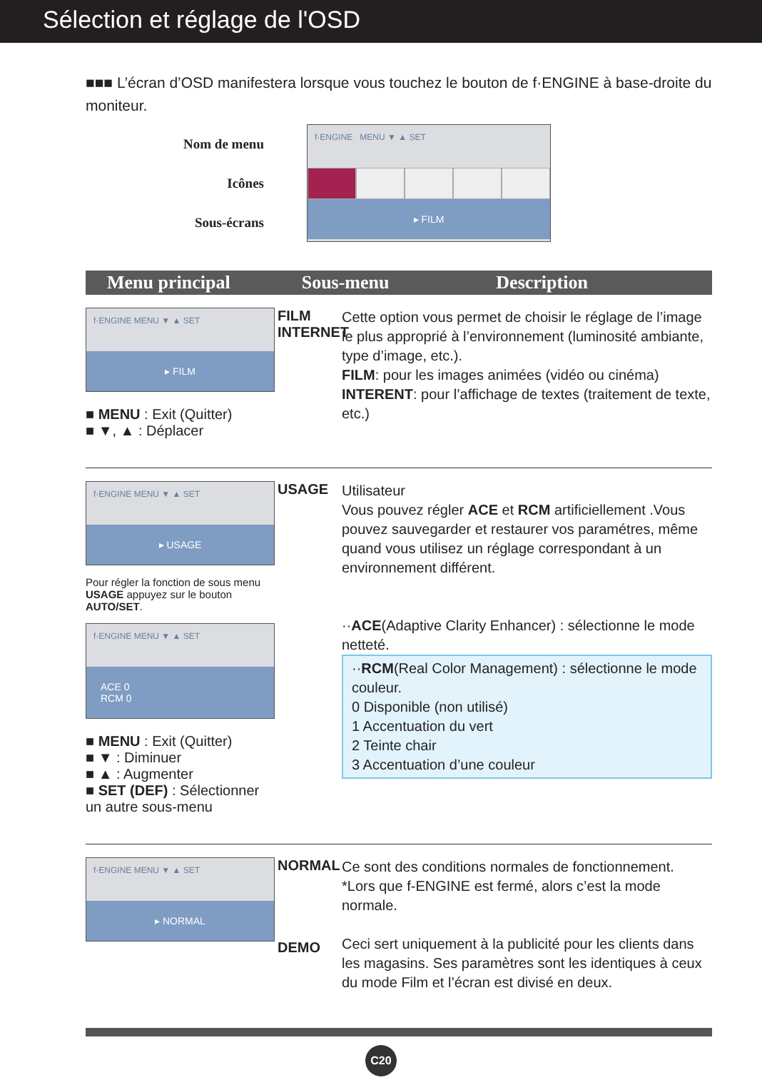Sélection et réglage de l'OSD
■■■ L’écran d’OSD manifestera lorsque vous touchez le bouton de f·ENGINE à base-droite du moniteur.
Nom de menu
Icônes
Sous-écrans
f·ENGINE MENU ▼ ▲ SET
▸ FILM
Menu principal Sous-menu Description
f·ENGINE MENU ▼ ▲ SET
▸ FILM
■ MENU : Exit (Quitter)
■ ▼, ▲ : Déplacer
FILM
INTERNET
Cette option vous permet de choisir le réglage de l’image le plus approprié à l’environnement (luminosité ambiante, type d’image, etc.).
FILM: pour les images animées (vidéo ou cinéma)
INTERENT: pour l’affichage de textes (traitement de texte, etc.)
f·ENGINE MENU ▼ ▲ SET
▸ USAGE
Pour régler la fonction de sous menu USAGE appuyez sur le bouton AUTO/SET.
f·ENGINE MENU ▼ ▲ SET
ACE 0
RCM 0
■ MENU : Exit (Quitter)
■ ▼ : Diminuer
■ ▲ : Augmenter
■ SET (DEF) : Sélectionner un autre sous-menu
USAGE
Utilisateur
Vous pouvez régler ACE et RCM artificiellement .Vous pouvez sauvegarder et restaurer vos paramétres, même quand vous utilisez un réglage correspondant à un environnement différent.
··ACE(Adaptive Clarity Enhancer) : sélectionne le mode netteté.
··RCM(Real Color Management) : sélectionne le mode couleur.
0 Disponible (non utilisé)
1 Accentuation du vert
2 Teinte chair
3 Accentuation d’une couleur
f·ENGINE MENU ▼ ▲ SET
▸ NORMAL
NORMAL
DEMO
Ce sont des conditions normales de fonctionnement.
*Lors que f-ENGINE est fermé, alors c’est la mode normale.
Ceci sert uniquement à la publicité pour les clients dans les magasins. Ses paramètres sont les identiques à ceux du mode Film et l’écran est divisé en deux.
C20